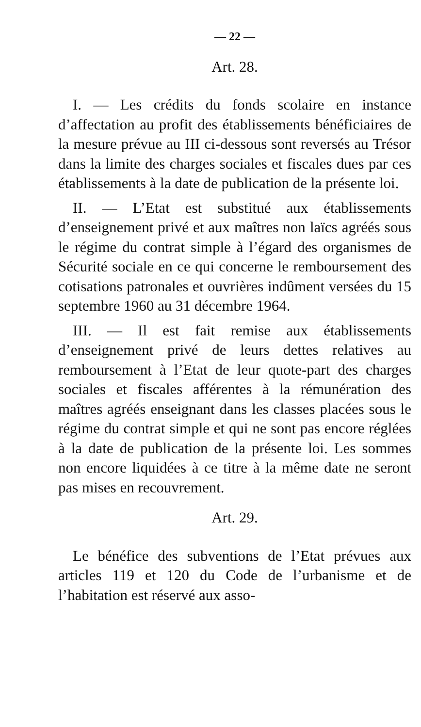— 22 —
Art. 28.
I. — Les crédits du fonds scolaire en instance d’affectation au profit des établissements bénéficiaires de la mesure prévue au III ci-dessous sont reversés au Trésor dans la limite des charges sociales et fiscales dues par ces établissements à la date de publication de la présente loi.
II. — L’Etat est substitué aux établissements d’enseignement privé et aux maîtres non laïcs agréés sous le régime du contrat simple à l’égard des organismes de Sécurité sociale en ce qui concerne le remboursement des cotisations patronales et ouvrières indûment versées du 15 septembre 1960 au 31 décembre 1964.
III. — Il est fait remise aux établissements d’enseignement privé de leurs dettes relatives au remboursement à l’Etat de leur quote-part des charges sociales et fiscales afférentes à la rémunération des maîtres agréés enseignant dans les classes placées sous le régime du contrat simple et qui ne sont pas encore réglées à la date de publication de la présente loi. Les sommes non encore liquidées à ce titre à la même date ne seront pas mises en recouvrement.
Art. 29.
Le bénéfice des subventions de l’Etat prévues aux articles 119 et 120 du Code de l’urbanisme et de l’habitation est réservé aux asso-